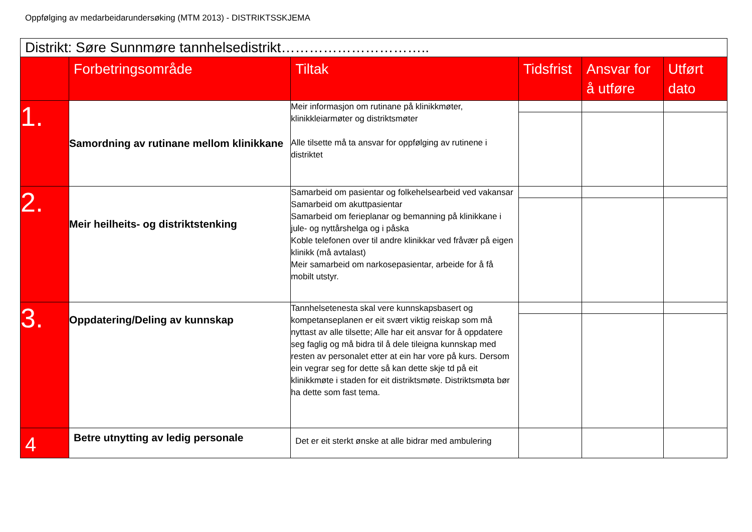Oppfølging av medarbeidarundersøking (MTM 2013) - DISTRIKTSSKJEMA
| Distrikt: Søre Sunnmøre tannhelsedistrikt………………………….. | | | | | |
| --- | --- | --- | --- | --- | --- |
| | Forbetringsområde | Tiltak | Tidsfrist | Ansvar for å utføre | Utført dato |
| 1. | Samordning av rutinane mellom klinikkane | Meir informasjon om rutinane på klinikkmøter, klinikkleiarmøter og distriktsmøter Alle tilsette må ta ansvar for oppfølging av rutinene i distriktet | | | |
| 2. | Meir heilheits- og distriktstenking | Samarbeid om pasientar og folkehelsearbeid ved vakansar Samarbeid om akuttpasientar Samarbeid om ferieplanar og bemanning på klinikkane i jule- og nyttårshelga og i påska Koble telefonen over til andre klinikkar ved fråvær på eigen klinikk (må avtalast) Meir samarbeid om narkosepasientar, arbeide for å få mobilt utstyr. | | | |
| 3. | Oppdatering/Deling av kunnskap | Tannhelsetenesta skal vere kunnskapsbasert og kompetanseplanen er eit svært viktig reiskap som må nyttast av alle tilsette; Alle har eit ansvar for å oppdatere seg faglig og må bidra til å dele tileigna kunnskap med resten av personalet etter at ein har vore på kurs. Dersom ein vegrar seg for dette så kan dette skje td på eit klinikkmøte i staden for eit distriktsmøte. Distriktsmøta bør ha dette som fast tema. | | | |
| 4 | Betre utnytting av ledig personale | Det er eit sterkt ønske at alle bidrar med ambulering | | | |